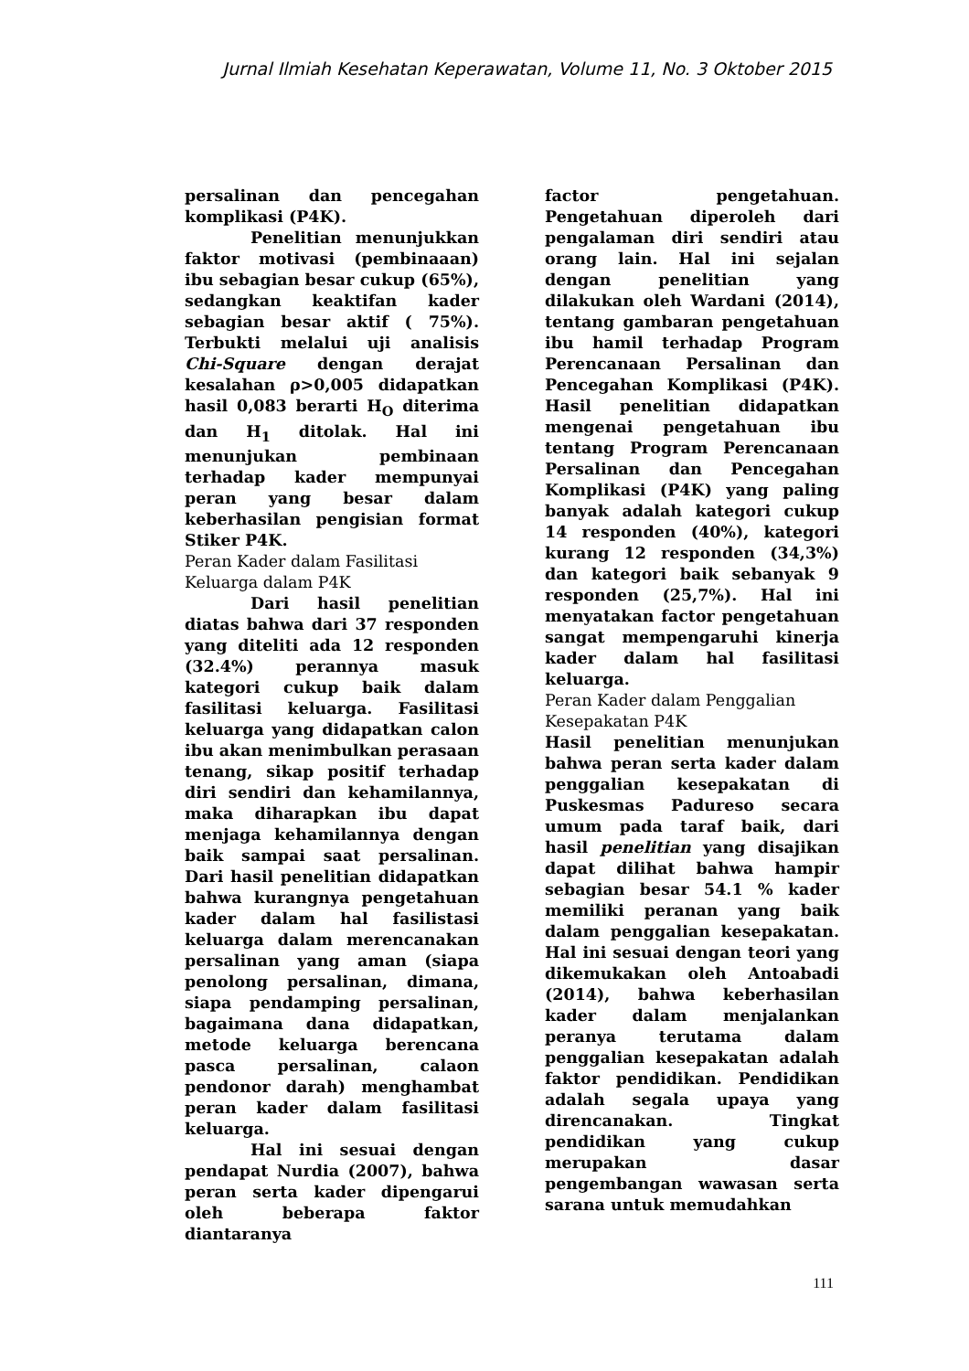Jurnal Ilmiah Kesehatan Keperawatan, Volume 11, No. 3 Oktober 2015
persalinan dan pencegahan komplikasi (P4K).
Penelitian menunjukkan faktor motivasi (pembinaaan) ibu sebagian besar cukup (65%), sedangkan keaktifan kader sebagian besar aktif ( 75%). Terbukti melalui uji analisis Chi-Square dengan derajat kesalahan ρ>0,005 didapatkan hasil 0,083 berarti H<sub>O</sub> diterima dan H<sub>1</sub> ditolak. Hal ini menunjukan pembinaan terhadap kader mempunyai peran yang besar dalam keberhasilan pengisian format Stiker P4K.
Peran Kader dalam Fasilitasi Keluarga dalam P4K
Dari hasil penelitian diatas bahwa dari 37 responden yang diteliti ada 12 responden (32.4%) perannya masuk kategori cukup baik dalam fasilitasi keluarga. Fasilitasi keluarga yang didapatkan calon ibu akan menimbulkan perasaan tenang, sikap positif terhadap diri sendiri dan kehamilannya, maka diharapkan ibu dapat menjaga kehamilannya dengan baik sampai saat persalinan. Dari hasil penelitian didapatkan bahwa kurangnya pengetahuan kader dalam hal fasilistasi keluarga dalam merencanakan persalinan yang aman (siapa penolong persalinan, dimana, siapa pendamping persalinan, bagaimana dana didapatkan, metode keluarga berencana pasca persalinan, calaon pendonor darah) menghambat peran kader dalam fasilitasi keluarga.
Hal ini sesuai dengan pendapat Nurdia (2007), bahwa peran serta kader dipengarui oleh beberapa faktor diantaranya
factor pengetahuan. Pengetahuan diperoleh dari pengalaman diri sendiri atau orang lain. Hal ini sejalan dengan penelitian yang dilakukan oleh Wardani (2014), tentang gambaran pengetahuan ibu hamil terhadap Program Perencanaan Persalinan dan Pencegahan Komplikasi (P4K). Hasil penelitian didapatkan mengenai pengetahuan ibu tentang Program Perencanaan Persalinan dan Pencegahan Komplikasi (P4K) yang paling banyak adalah kategori cukup 14 responden (40%), kategori kurang 12 responden (34,3%) dan kategori baik sebanyak 9 responden (25,7%). Hal ini menyatakan factor pengetahuan sangat mempengaruhi kinerja kader dalam hal fasilitasi keluarga.
Peran Kader dalam Penggalian Kesepakatan P4K
Hasil penelitian menunjukan bahwa peran serta kader dalam penggalian kesepakatan di Puskesmas Padureso secara umum pada taraf baik, dari hasil penelitian yang disajikan dapat dilihat bahwa hampir sebagian besar 54.1 % kader memiliki peranan yang baik dalam penggalian kesepakatan. Hal ini sesuai dengan teori yang dikemukakan oleh Antoabadi (2014), bahwa keberhasilan kader dalam menjalankan peranya terutama dalam penggalian kesepakatan adalah faktor pendidikan. Pendidikan adalah segala upaya yang direncanakan. Tingkat pendidikan yang cukup merupakan dasar pengembangan wawasan serta sarana untuk memudahkan
111